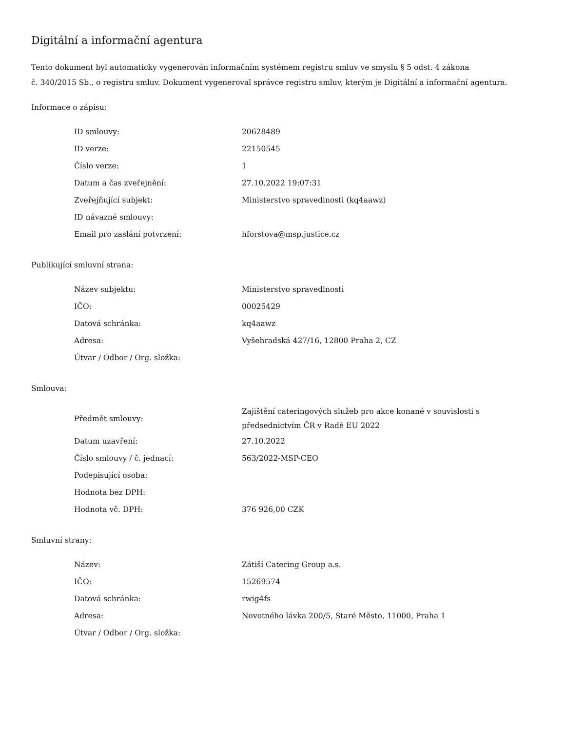Digitální a informační agentura
Tento dokument byl automaticky vygenerován informačním systémem registru smluv ve smyslu § 5 odst. 4 zákona
č. 340/2015 Sb., o registru smluv. Dokument vygeneroval správce registru smluv, kterým je Digitální a informační agentura.
Informace o zápisu:
| ID smlouvy: | 20628489 |
| ID verze: | 22150545 |
| Číslo verze: | 1 |
| Datum a čas zveřejnění: | 27.10.2022 19:07:31 |
| Zveřejňující subjekt: | Ministerstvo spravedlnosti (kq4aawz) |
| ID návazné smlouvy: | |
| Email pro zaslání potvrzení: | hforstova@msp.justice.cz |
Publikující smluvní strana:
| Název subjektu: | Ministerstvo spravedlnosti |
| IČO: | 00025429 |
| Datová schránka: | kq4aawz |
| Adresa: | Vyšehradská 427/16, 12800 Praha 2, CZ |
| Útvar / Odbor / Org. složka: | |
Smlouva:
| Předmět smlouvy: | Zajištění cateringových služeb pro akce konané v souvislosti s předsednictvím ČR v Radě EU 2022 |
| Datum uzavření: | 27.10.2022 |
| Číslo smlouvy / č. jednací: | 563/2022-MSP-CEO |
| Podepisující osoba: | |
| Hodnota bez DPH: | |
| Hodnota vč. DPH: | 376 926,00 CZK |
Smluvní strany:
| Název: | Zátiší Catering Group a.s. |
| IČO: | 15269574 |
| Datová schránka: | rwig4fs |
| Adresa: | Novotného lávka 200/5, Staré Město, 11000, Praha 1 |
| Útvar / Odbor / Org. složka: | |